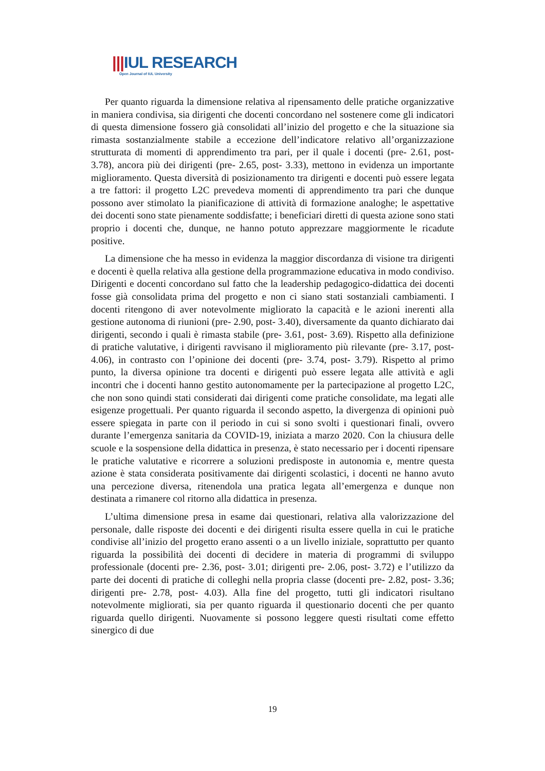|||IUL RESEARCH
Open Journal of IUL University
Per quanto riguarda la dimensione relativa al ripensamento delle pratiche organizzative in maniera condivisa, sia dirigenti che docenti concordano nel sostenere come gli indicatori di questa dimensione fossero già consolidati all’inizio del progetto e che la situazione sia rimasta sostanzialmente stabile a eccezione dell’indicatore relativo all’organizzazione strutturata di momenti di apprendimento tra pari, per il quale i docenti (pre- 2.61, post- 3.78), ancora più dei dirigenti (pre- 2.65, post- 3.33), mettono in evidenza un importante miglioramento. Questa diversità di posizionamento tra dirigenti e docenti può essere legata a tre fattori: il progetto L2C prevedeva momenti di apprendimento tra pari che dunque possono aver stimolato la pianificazione di attività di formazione analoghe; le aspettative dei docenti sono state pienamente soddisfatte; i beneficiari diretti di questa azione sono stati proprio i docenti che, dunque, ne hanno potuto apprezzare maggiormente le ricadute positive.
La dimensione che ha messo in evidenza la maggior discordanza di visione tra dirigenti e docenti è quella relativa alla gestione della programmazione educativa in modo condiviso. Dirigenti e docenti concordano sul fatto che la leadership pedagogico-didattica dei docenti fosse già consolidata prima del progetto e non ci siano stati sostanziali cambiamenti. I docenti ritengono di aver notevolmente migliorato la capacità e le azioni inerenti alla gestione autonoma di riunioni (pre- 2.90, post- 3.40), diversamente da quanto dichiarato dai dirigenti, secondo i quali è rimasta stabile (pre- 3.61, post- 3.69). Rispetto alla definizione di pratiche valutative, i dirigenti ravvisano il miglioramento più rilevante (pre- 3.17, post- 4.06), in contrasto con l’opinione dei docenti (pre- 3.74, post- 3.79). Rispetto al primo punto, la diversa opinione tra docenti e dirigenti può essere legata alle attività e agli incontri che i docenti hanno gestito autonomamente per la partecipazione al progetto L2C, che non sono quindi stati considerati dai dirigenti come pratiche consolidate, ma legati alle esigenze progettuali. Per quanto riguarda il secondo aspetto, la divergenza di opinioni può essere spiegata in parte con il periodo in cui si sono svolti i questionari finali, ovvero durante l’emergenza sanitaria da COVID-19, iniziata a marzo 2020. Con la chiusura delle scuole e la sospensione della didattica in presenza, è stato necessario per i docenti ripensare le pratiche valutative e ricorrere a soluzioni predisposte in autonomia e, mentre questa azione è stata considerata positivamente dai dirigenti scolastici, i docenti ne hanno avuto una percezione diversa, ritenendola una pratica legata all’emergenza e dunque non destinata a rimanere col ritorno alla didattica in presenza.
L’ultima dimensione presa in esame dai questionari, relativa alla valorizzazione del personale, dalle risposte dei docenti e dei dirigenti risulta essere quella in cui le pratiche condivise all’inizio del progetto erano assenti o a un livello iniziale, soprattutto per quanto riguarda la possibilità dei docenti di decidere in materia di programmi di sviluppo professionale (docenti pre- 2.36, post- 3.01; dirigenti pre- 2.06, post- 3.72) e l’utilizzo da parte dei docenti di pratiche di colleghi nella propria classe (docenti pre- 2.82, post- 3.36; dirigenti pre- 2.78, post- 4.03). Alla fine del progetto, tutti gli indicatori risultano notevolmente migliorati, sia per quanto riguarda il questionario docenti che per quanto riguarda quello dirigenti. Nuovamente si possono leggere questi risultati come effetto sinergico di due
19